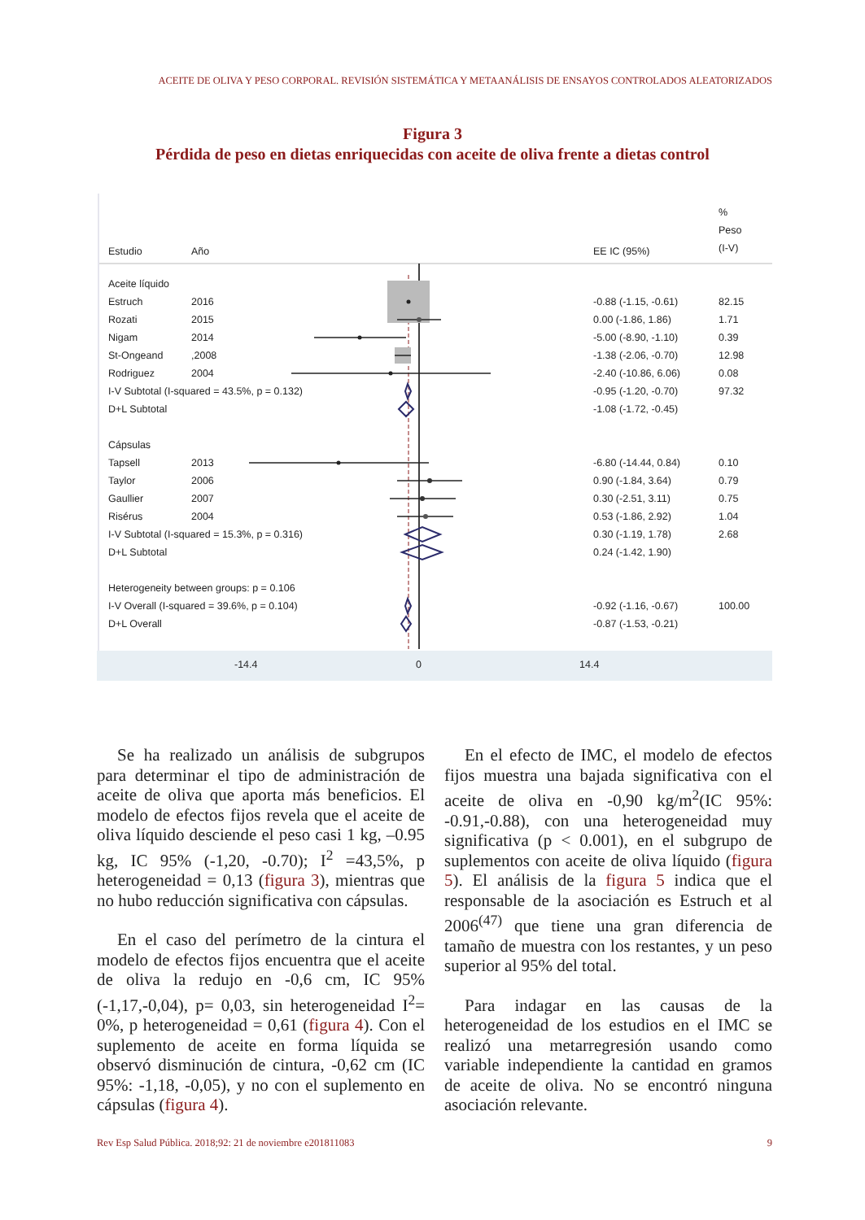ACEITE DE OLIVA Y PESO CORPORAL. REVISIÓN SISTEMÁTICA Y METAANÁLISIS DE ENSAYOS CONTROLADOS ALEATORIZADOS
Figura 3
Pérdida de peso en dietas enriquecidas con aceite de oliva frente a dietas control
| Estudio | Año | | EE IC (95%) | % Peso (I-V) |
| --- | --- | --- | --- | --- |
| Aceite líquido | | | | |
| Estruch | 2016 | | -0.88 (-1.15, -0.61) | 82.15 |
| Rozati | 2015 | | 0.00 (-1.86, 1.86) | 1.71 |
| Nigam | 2014 | | -5.00 (-8.90, -1.10) | 0.39 |
| St-Ongeand | ,2008 | | -1.38 (-2.06, -0.70) | 12.98 |
| Rodriguez | 2004 | | -2.40 (-10.86, 6.06) | 0.08 |
| I-V Subtotal (I-squared = 43.5%, p = 0.132) | | | -0.95 (-1.20, -0.70) | 97.32 |
| D+L Subtotal | | | -1.08 (-1.72, -0.45) | |
| Cápsulas | | | | |
| Tapsell | 2013 | | -6.80 (-14.44, 0.84) | 0.10 |
| Taylor | 2006 | | 0.90 (-1.84, 3.64) | 0.79 |
| Gaullier | 2007 | | 0.30 (-2.51, 3.11) | 0.75 |
| Risérus | 2004 | | 0.53 (-1.86, 2.92) | 1.04 |
| I-V Subtotal (I-squared = 15.3%, p = 0.316) | | | 0.30 (-1.19, 1.78) | 2.68 |
| D+L Subtotal | | | 0.24 (-1.42, 1.90) | |
| Heterogeneity between groups: p = 0.106 | | | | |
| I-V Overall (I-squared = 39.6%, p = 0.104) | | | -0.92 (-1.16, -0.67) | 100.00 |
| D+L Overall | | | -0.87 (-1.53, -0.21) | |
-14.4 0 14.4
Se ha realizado un análisis de subgrupos para determinar el tipo de administración de aceite de oliva que aporta más beneficios. El modelo de efectos fijos revela que el aceite de oliva líquido desciende el peso casi 1 kg, –0.95 kg, IC 95% (-1,20, -0.70); I<sup>2</sup> =43,5%, p heterogeneidad = 0,13 (figura 3), mientras que no hubo reducción significativa con cápsulas.
En el caso del perímetro de la cintura el modelo de efectos fijos encuentra que el aceite de oliva la redujo en -0,6 cm, IC 95% (-1,17,-0,04), p= 0,03, sin heterogeneidad I<sup>2</sup>= 0%, p heterogeneidad = 0,61 (figura 4). Con el suplemento de aceite en forma líquida se observó disminución de cintura, -0,62 cm (IC 95%: -1,18, -0,05), y no con el suplemento en cápsulas (figura 4).
En el efecto de IMC, el modelo de efectos fijos muestra una bajada significativa con el aceite de oliva en -0,90 kg/m<sup>2</sup>(IC 95%: -0.91,-0.88), con una heterogeneidad muy significativa (p < 0.001), en el subgrupo de suplementos con aceite de oliva líquido (figura 5). El análisis de la figura 5 indica que el responsable de la asociación es Estruch et al 2006<sup>(47)</sup> que tiene una gran diferencia de tamaño de muestra con los restantes, y un peso superior al 95% del total.
Para indagar en las causas de la heterogeneidad de los estudios en el IMC se realizó una metarregresión usando como variable independiente la cantidad en gramos de aceite de oliva. No se encontró ninguna asociación relevante.
Rev Esp Salud Pública. 2018;92: 21 de noviembre e201811083 9